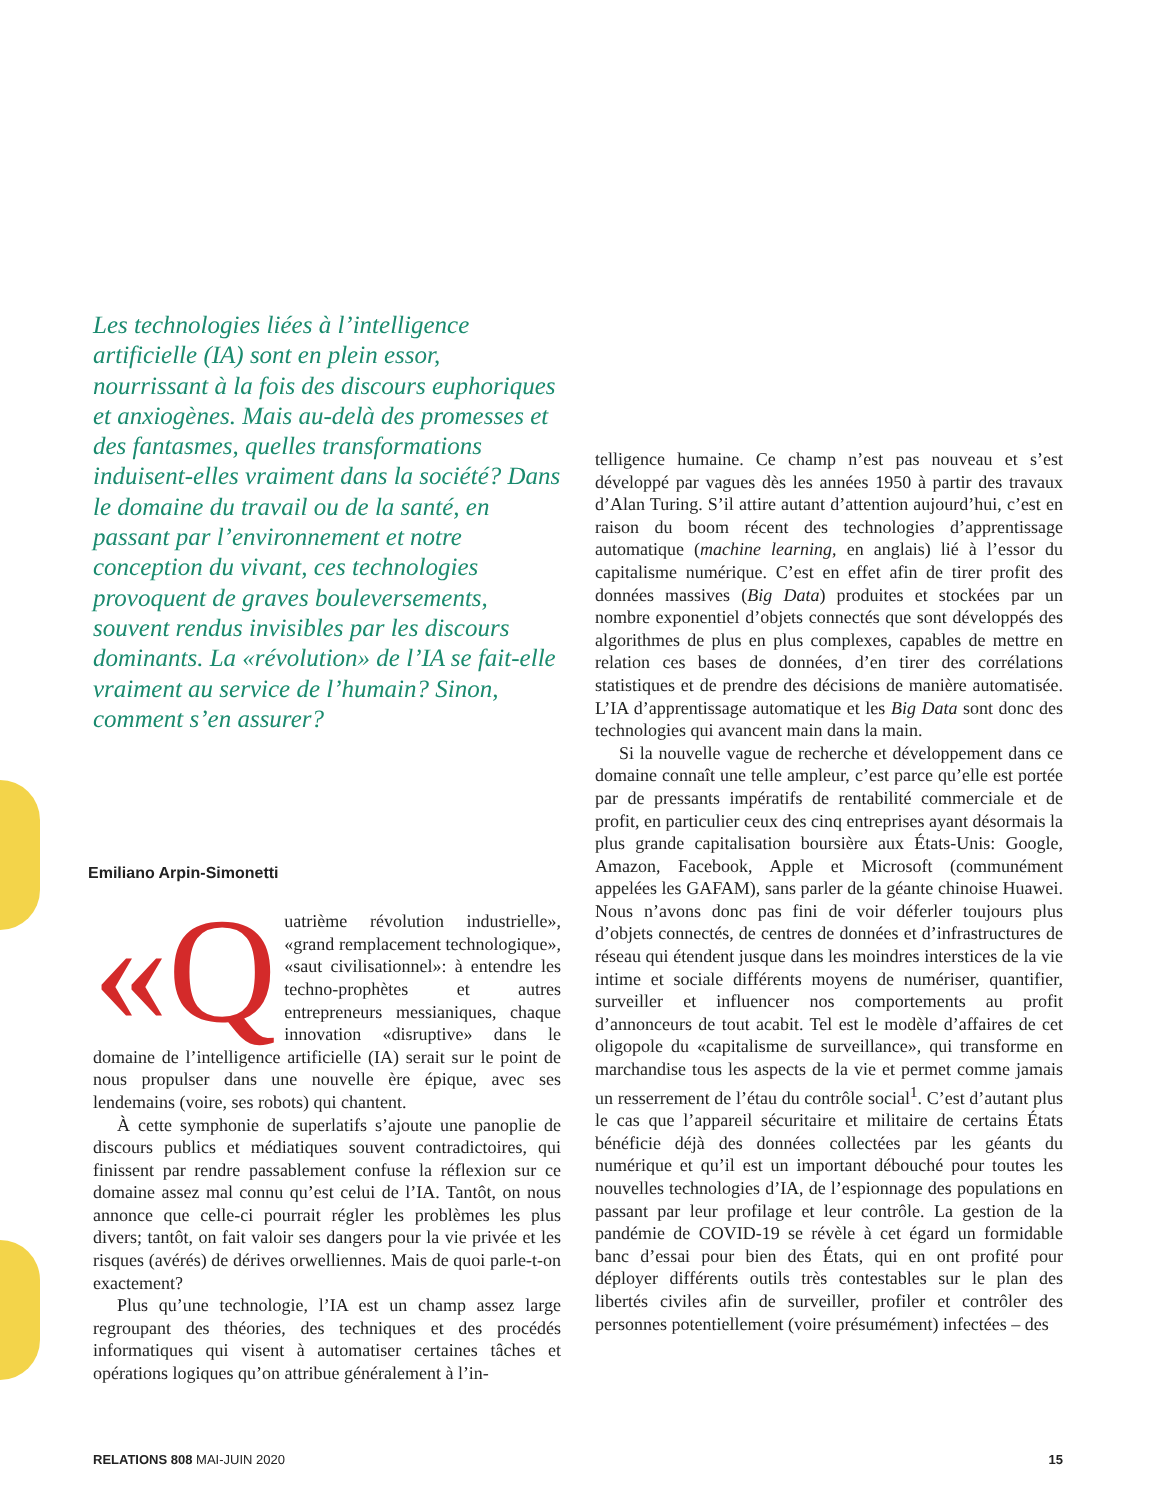Les technologies liées à l’intelligence artificielle (IA) sont en plein essor, nourrissant à la fois des discours euphoriques et anxiogènes. Mais au-delà des promesses et des fantasmes, quelles transformations induisent-elles vraiment dans la société? Dans le domaine du travail ou de la santé, en passant par l’environnement et notre conception du vivant, ces technologies provoquent de graves bouleversements, souvent rendus invisibles par les discours dominants. La «révolution» de l’IA se fait-elle vraiment au service de l’humain? Sinon, comment s’en assurer?
Emiliano Arpin-Simonetti
«Q uatrième révolution industrielle», «grand remplacement technologique», «saut civilisationnel»: à entendre les techno-prophètes et autres entrepreneurs messianiques, chaque innovation «disruptive» dans le domaine de l’intelligence artificielle (IA) serait sur le point de nous propulser dans une nouvelle ère épique, avec ses lendemains (voire, ses robots) qui chantent.
À cette symphonie de superlatifs s’ajoute une panoplie de discours publics et médiatiques souvent contradictoires, qui finissent par rendre passablement confuse la réflexion sur ce domaine assez mal connu qu’est celui de l’IA. Tantôt, on nous annonce que celle-ci pourrait régler les problèmes les plus divers; tantôt, on fait valoir ses dangers pour la vie privée et les risques (avérés) de dérives orwelliennes. Mais de quoi parle-t-on exactement?
Plus qu’une technologie, l’IA est un champ assez large regroupant des théories, des techniques et des procédés informatiques qui visent à automatiser certaines tâches et opérations logiques qu’on attribue généralement à l’in-
telligence humaine. Ce champ n’est pas nouveau et s’est développé par vagues dès les années 1950 à partir des travaux d’Alan Turing. S’il attire autant d’attention aujourd’hui, c’est en raison du boom récent des technologies d’apprentissage automatique (machine learning, en anglais) lié à l’essor du capitalisme numérique. C’est en effet afin de tirer profit des données massives (Big Data) produites et stockées par un nombre exponentiel d’objets connectés que sont développés des algorithmes de plus en plus complexes, capables de mettre en relation ces bases de données, d’en tirer des corrélations statistiques et de prendre des décisions de manière automatisée. L’IA d’apprentissage automatique et les Big Data sont donc des technologies qui avancent main dans la main.
Si la nouvelle vague de recherche et développement dans ce domaine connaît une telle ampleur, c’est parce qu’elle est portée par de pressants impératifs de rentabilité commerciale et de profit, en particulier ceux des cinq entreprises ayant désormais la plus grande capitalisation boursière aux États-Unis: Google, Amazon, Facebook, Apple et Microsoft (communément appelées les GAFAM), sans parler de la géante chinoise Huawei. Nous n’avons donc pas fini de voir déferler toujours plus d’objets connectés, de centres de données et d’infrastructures de réseau qui étendent jusque dans les moindres interstices de la vie intime et sociale différents moyens de numériser, quantifier, surveiller et influencer nos comportements au profit d’annonceurs de tout acabit. Tel est le modèle d’affaires de cet oligopole du «capitalisme de surveillance», qui transforme en marchandise tous les aspects de la vie et permet comme jamais un resserrement de l’étau du contrôle social<sup>1</sup>. C’est d’autant plus le cas que l’appareil sécuritaire et militaire de certains États bénéficie déjà des données collectées par les géants du numérique et qu’il est un important débouché pour toutes les nouvelles technologies d’IA, de l’espionnage des populations en passant par leur profilage et leur contrôle. La gestion de la pandémie de COVID-19 se révèle à cet égard un formidable banc d’essai pour bien des États, qui en ont profité pour déployer différents outils très contestables sur le plan des libertés civiles afin de surveiller, profiler et contrôler des personnes potentiellement (voire présumément) infectées – des
RELATIONS 808 MAI-JUIN 2020 15